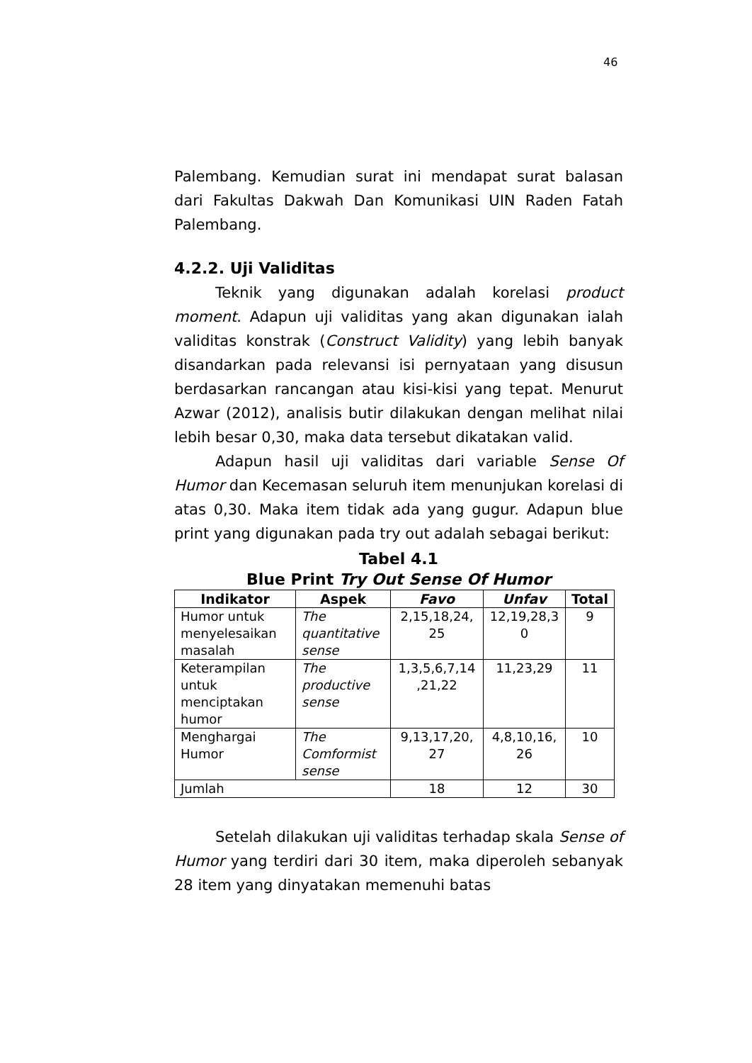46
Palembang. Kemudian surat ini mendapat surat balasan dari Fakultas Dakwah Dan Komunikasi UIN Raden Fatah Palembang.
4.2.2. Uji Validitas
Teknik yang digunakan adalah korelasi product moment. Adapun uji validitas yang akan digunakan ialah validitas konstrak (Construct Validity) yang lebih banyak disandarkan pada relevansi isi pernyataan yang disusun berdasarkan rancangan atau kisi-kisi yang tepat. Menurut Azwar (2012), analisis butir dilakukan dengan melihat nilai lebih besar 0,30, maka data tersebut dikatakan valid.
Adapun hasil uji validitas dari variable Sense Of Humor dan Kecemasan seluruh item menunjukan korelasi di atas 0,30. Maka item tidak ada yang gugur. Adapun blue print yang digunakan pada try out adalah sebagai berikut:
Tabel 4.1
Blue Print Try Out Sense Of Humor
| Indikator | Aspek | Favo | Unfav | Total |
| --- | --- | --- | --- | --- |
| Humor untuk menyelesaikan masalah | The quantitative sense | 2,15,18,24, 25 | 12,19,28,3 0 | 9 |
| Keterampilan untuk menciptakan humor | The productive sense | 1,3,5,6,7,14 ,21,22 | 11,23,29 | 11 |
| Menghargai Humor | The Comformist sense | 9,13,17,20, 27 | 4,8,10,16, 26 | 10 |
| Jumlah | | 18 | 12 | 30 |
Setelah dilakukan uji validitas terhadap skala Sense of Humor yang terdiri dari 30 item, maka diperoleh sebanyak 28 item yang dinyatakan memenuhi batas